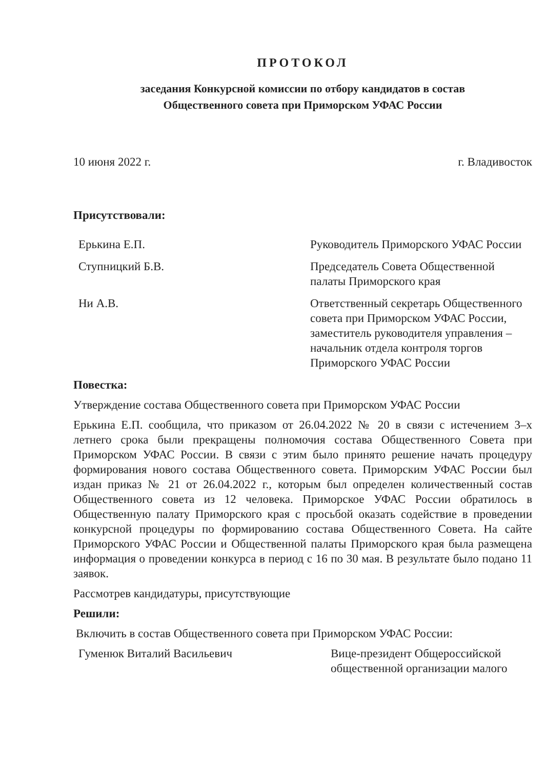ПРОТОКОЛ
заседания Конкурсной комиссии по отбору кандидатов в состав
Общественного совета при Приморском УФАС России
10 июня 2022 г. г. Владивосток
Присутствовали:
Ерькина Е.П. Руководитель Приморского УФАС России
Ступницкий Б.В. Председатель Совета Общественной палаты Приморского края
Ни А.В. Ответственный секретарь Общественного совета при Приморском УФАС России, заместитель руководителя управления – начальник отдела контроля торгов Приморского УФАС России
Повестка:
Утверждение состава Общественного совета при Приморском УФАС России
Ерькина Е.П. сообщила, что приказом от 26.04.2022 № 20 в связи с истечением 3–х летнего срока были прекращены полномочия состава Общественного Совета при Приморском УФАС России. В связи с этим было принято решение начать процедуру формирования нового состава Общественного совета. Приморским УФАС России был издан приказ № 21 от 26.04.2022 г., которым был определен количественный состав Общественного совета из 12 человека. Приморское УФАС России обратилось в Общественную палату Приморского края с просьбой оказать содействие в проведении конкурсной процедуры по формированию состава Общественного Совета. На сайте Приморского УФАС России и Общественной палаты Приморского края была размещена информация о проведении конкурса в период с 16 по 30 мая. В результате было подано 11 заявок.
Рассмотрев кандидатуры, присутствующие
Решили:
Включить в состав Общественного совета при Приморском УФАС России:
Гуменюк Виталий Васильевич Вице-президент Общероссийской общественной организации малого